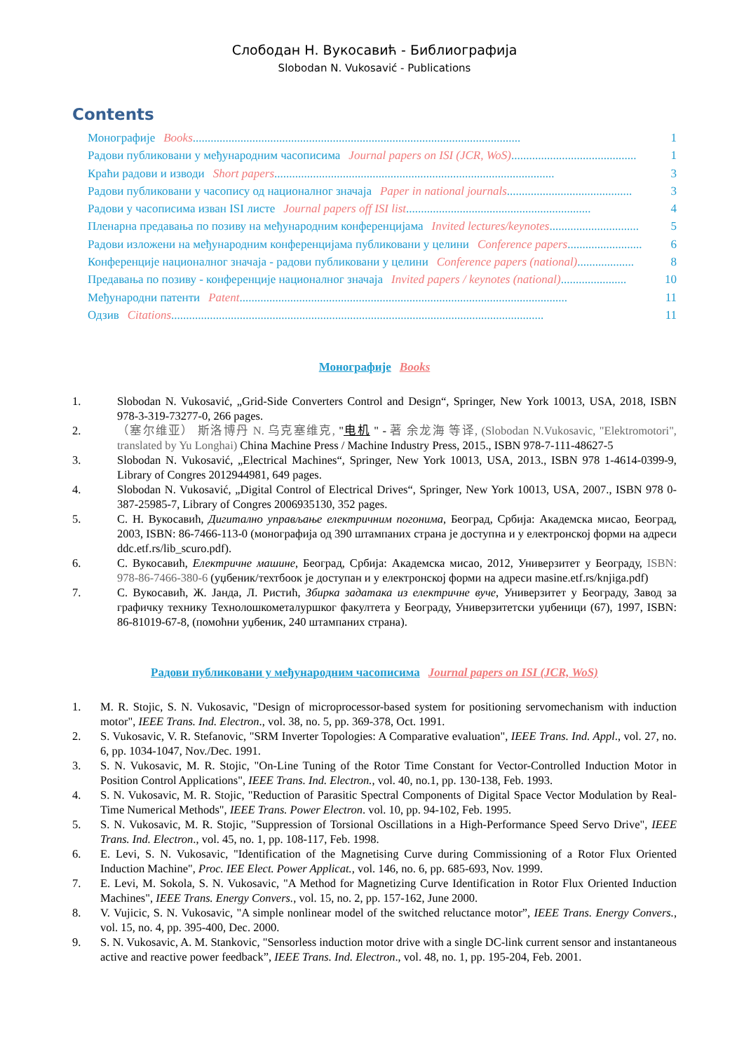Слободан Н. Вукосавић - Библиографија
Slobodan N. Vukosavić - Publications
Contents
Монографије Books.............................................................................................................. 1
Радови публиковани у међународним часописима Journal papers on ISI (JCR, WoS) .......................................... 1
Краћи радови и изводи Short papers.............................................................................................. 3
Радови публиковани у часопису од националног значаја Paper in national journals.......................................... 3
Радови у часописима изван ISI листе Journal papers off ISI list .............................................................. 4
Пленарна предавања по позиву на међународним конференцијама Invited lectures/keynotes.............................. 5
Радови изложени на међународним конференцијама публиковани у целини Conference papers......................... 6
Конференције националног значаја - радови публиковани у целини Conference papers (national) ................... 8
Предавања по позиву - конференције националног значаја Invited papers / keynotes (national)...................... 10
Међународни патенти Patent.............................................................................................................. 11
Одзив Citations ............................................................................................................................. 11
Монографије Books
1. Slobodan N. Vukosavić, „Grid-Side Converters Control and Design“, Springer, New York 10013, USA, 2018, ISBN 978-3-319-73277-0, 266 pages.
2. （塞尔维亚） 斯洛博丹 N. 乌克塞维克, "电机 " - 著 余龙海 等译, (Slobodan N.Vukosavic, "Elektromotori", translated by Yu Longhai) China Machine Press / Machine Industry Press, 2015., ISBN 978-7-111-48627-5
3. Slobodan N. Vukosavić, „Electrical Machines“, Springer, New York 10013, USA, 2013., ISBN 978 1-4614-0399-9, Library of Congres 2012944981, 649 pages.
4. Slobodan N. Vukosavić, „Digital Control of Electrical Drives“, Springer, New York 10013, USA, 2007., ISBN 978 0-387-25985-7, Library of Congres 2006935130, 352 pages.
5. С. Н. Вукосавић, Дигитално управљање електричним погонима, Београд, Србија: Академска мисао, Београд, 2003, ISBN: 86-7466-113-0 (монографија од 390 штампаних страна је доступна и у електронској форми на адреси ddc.etf.rs/lib_scuro.pdf).
6. С. Вукосавић, Електричне машине, Београд, Србија: Академска мисао, 2012, Универзитет у Београду, ISBN: 978-86-7466-380-6 (уџбеник/техтбоок је доступан и у електронској форми на адреси masine.etf.rs/knjiga.pdf)
7. С. Вукосавић, Ж. Јанда, Л. Ристић, Збирка задатака из електричне вуче, Универзитет у Београду, Завод за графичку технику Технолошкометалуршког факултета у Београду, Универзитетски уџбеници (67), 1997, ISBN: 86-81019-67-8, (помоћни уџбеник, 240 штампаних страна).
Радови публиковани у међународним часописима Journal papers on ISI (JCR, WoS)
1. M. R. Stojic, S. N. Vukosavic, "Design of microprocessor-based system for positioning servomechanism with induction motor", IEEE Trans. Ind. Electron., vol. 38, no. 5, pp. 369-378, Oct. 1991.
2. S. Vukosavic, V. R. Stefanovic, "SRM Inverter Topologies: A Comparative evaluation", IEEE Trans. Ind. Appl., vol. 27, no. 6, pp. 1034-1047, Nov./Dec. 1991.
3. S. N. Vukosavic, M. R. Stojic, "On-Line Tuning of the Rotor Time Constant for Vector-Controlled Induction Motor in Position Control Applications", IEEE Trans. Ind. Electron., vol. 40, no.1, pp. 130-138, Feb. 1993.
4. S. N. Vukosavic, M. R. Stojic, "Reduction of Parasitic Spectral Components of Digital Space Vector Modulation by Real-Time Numerical Methods", IEEE Trans. Power Electron. vol. 10, pp. 94-102, Feb. 1995.
5. S. N. Vukosavic, M. R. Stojic, "Suppression of Torsional Oscillations in a High-Performance Speed Servo Drive", IEEE Trans. Ind. Electron., vol. 45, no. 1, pp. 108-117, Feb. 1998.
6. E. Levi, S. N. Vukosavic, "Identification of the Magnetising Curve during Commissioning of a Rotor Flux Oriented Induction Machine", Proc. IEE Elect. Power Applicat., vol. 146, no. 6, pp. 685-693, Nov. 1999.
7. E. Levi, M. Sokola, S. N. Vukosavic, "A Method for Magnetizing Curve Identification in Rotor Flux Oriented Induction Machines", IEEE Trans. Energy Convers., vol. 15, no. 2, pp. 157-162, June 2000.
8. V. Vujicic, S. N. Vukosavic, "A simple nonlinear model of the switched reluctance motor”, IEEE Trans. Energy Convers., vol. 15, no. 4, pp. 395-400, Dec. 2000.
9. S. N. Vukosavic, A. M. Stankovic, "Sensorless induction motor drive with a single DC-link current sensor and instantaneous active and reactive power feedback”, IEEE Trans. Ind. Electron., vol. 48, no. 1, pp. 195-204, Feb. 2001.